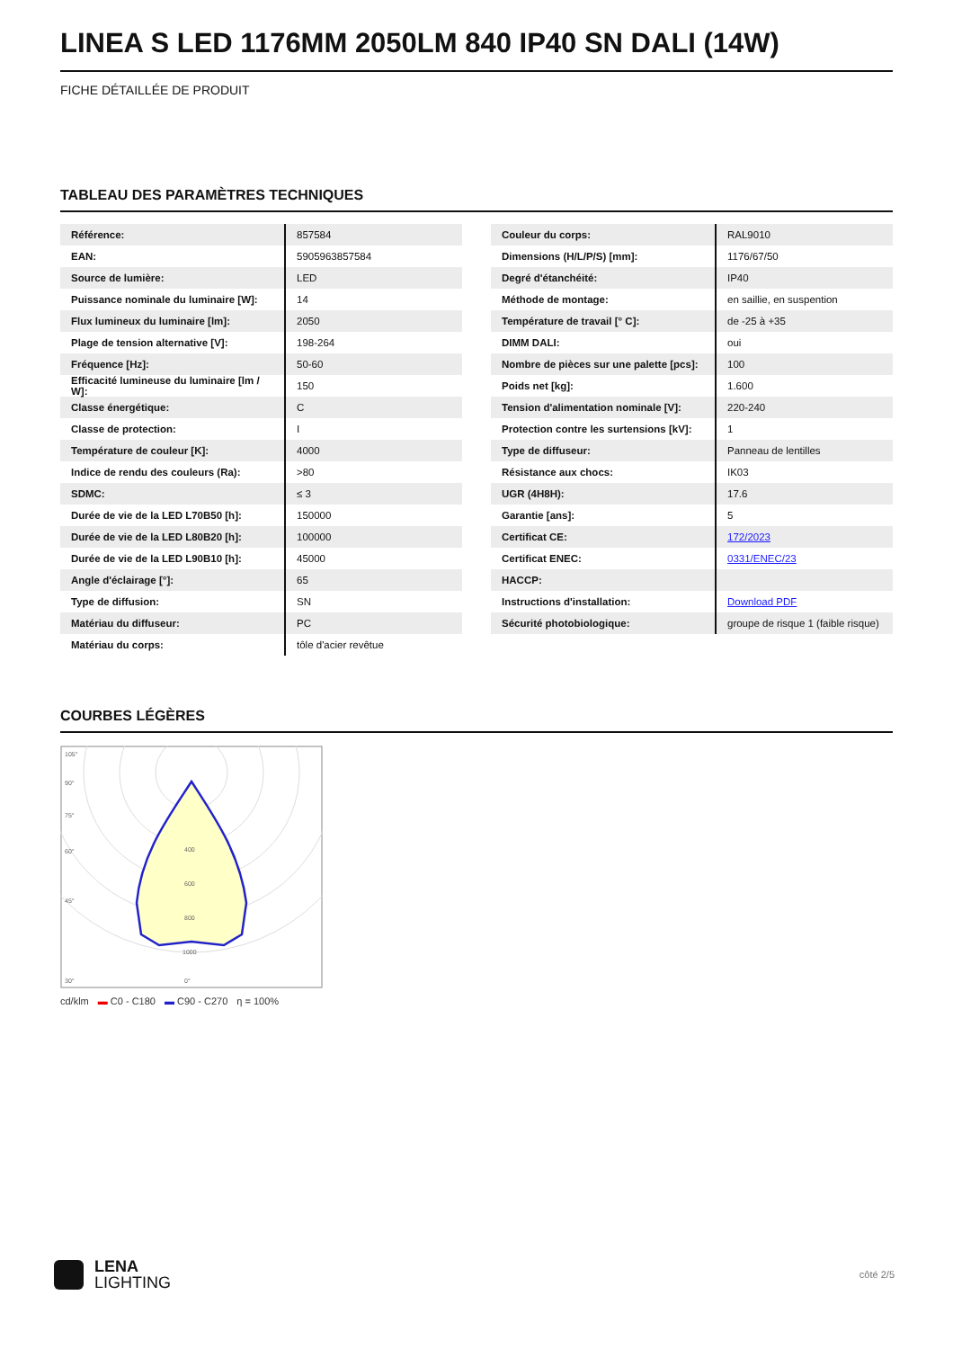LINEA S LED 1176MM 2050LM 840 IP40 SN DALI (14W)
FICHE DÉTAILLÉE DE PRODUIT
TABLEAU DES PARAMÈTRES TECHNIQUES
| Référence: | 857584 |
| EAN: | 5905963857584 |
| Source de lumière: | LED |
| Puissance nominale du luminaire [W]: | 14 |
| Flux lumineux du luminaire [lm]: | 2050 |
| Plage de tension alternative [V]: | 198-264 |
| Fréquence [Hz]: | 50-60 |
| Efficacité lumineuse du luminaire [lm / W]: | 150 |
| Classe énergétique: | C |
| Classe de protection: | I |
| Température de couleur [K]: | 4000 |
| Indice de rendu des couleurs (Ra): | >80 |
| SDMC: | ≤ 3 |
| Durée de vie de la LED L70B50 [h]: | 150000 |
| Durée de vie de la LED L80B20 [h]: | 100000 |
| Durée de vie de la LED L90B10 [h]: | 45000 |
| Angle d'éclairage [°]: | 65 |
| Type de diffusion: | SN |
| Matériau du diffuseur: | PC |
| Matériau du corps: | tôle d'acier revêtue |
| Couleur du corps: | RAL9010 |
| Dimensions (H/L/P/S) [mm]: | 1176/67/50 |
| Degré d'étanchéité: | IP40 |
| Méthode de montage: | en saillie, en suspention |
| Température de travail [° C]: | de -25 à +35 |
| DIMM DALI: | oui |
| Nombre de pièces sur une palette [pcs]: | 100 |
| Poids net [kg]: | 1.600 |
| Tension d'alimentation nominale [V]: | 220-240 |
| Protection contre les surtensions [kV]: | 1 |
| Type de diffuseur: | Panneau de lentilles |
| Résistance aux chocs: | IK03 |
| UGR (4H8H): | 17.6 |
| Garantie [ans]: | 5 |
| Certificat CE: | 172/2023 |
| Certificat ENEC: | 0331/ENEC/23 |
| HACCP: | |
| Instructions d'installation: | Download PDF |
| Sécurité photobiologique: | groupe de risque 1 (faible risque) |
COURBES LÉGÈRES
105°
90°
75°
60°
45°
30°
0°
400
600
800
1000
cd/klm ▬ C0 - C180 ▬ C90 - C270 η = 100%
LENA
LIGHTING
côté 2/5